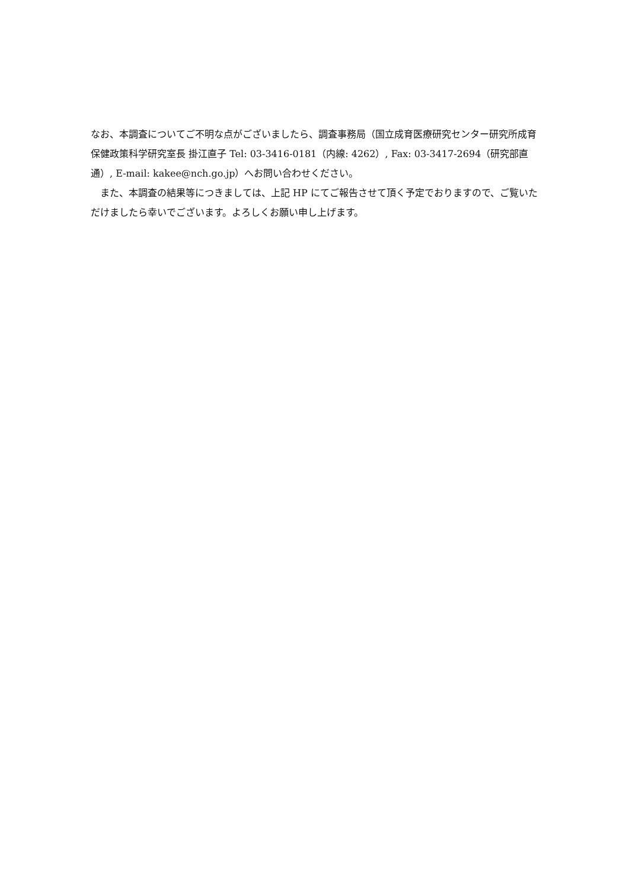なお、本調査についてご不明な点がございましたら、調査事務局（国立成育医療研究センター研究所成育保健政策科学研究室長 掛江直子 Tel: 03-3416-0181（内線: 4262）, Fax: 03-3417-2694（研究部直通）, E-mail: kakee@nch.go.jp）へお問い合わせください。
　また、本調査の結果等につきましては、上記 HP にてご報告させて頂く予定でおりますので、ご覧いただけましたら幸いでございます。よろしくお願い申し上げます。